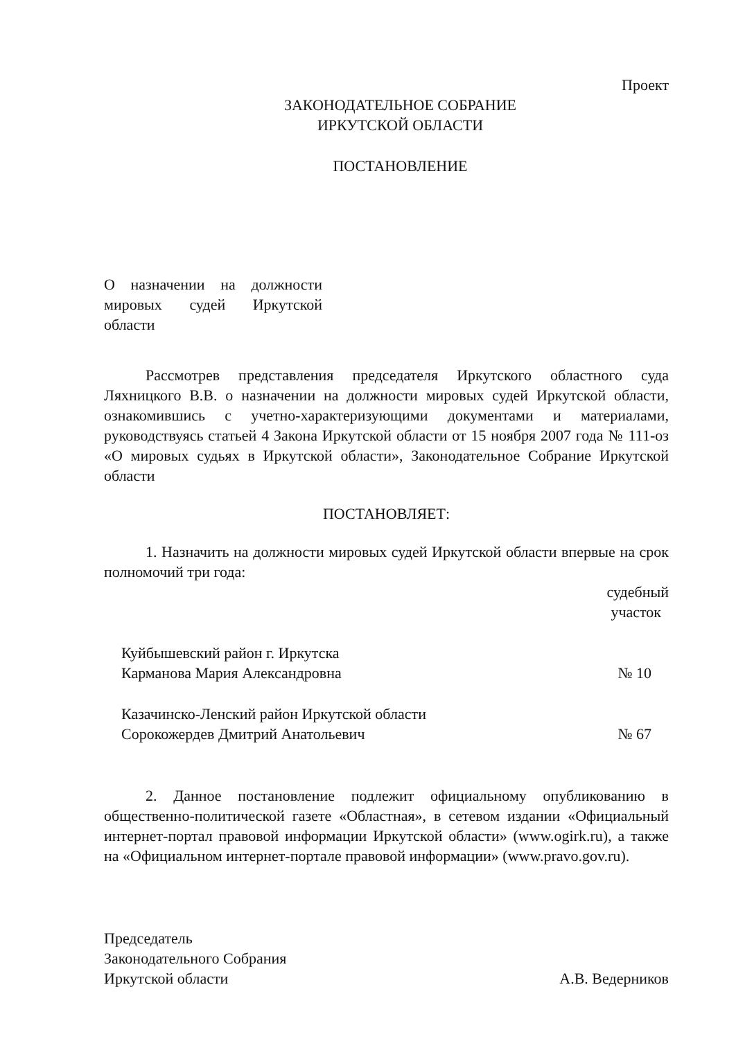Проект
ЗАКОНОДАТЕЛЬНОЕ СОБРАНИЕ
ИРКУТСКОЙ ОБЛАСТИ
ПОСТАНОВЛЕНИЕ
О назначении на должности мировых судей Иркутской области
Рассмотрев представления председателя Иркутского областного суда Ляхницкого В.В. о назначении на должности мировых судей Иркутской области, ознакомившись с учетно-характеризующими документами и материалами, руководствуясь статьей 4 Закона Иркутской области от 15 ноября 2007 года № 111-оз «О мировых судьях в Иркутской области», Законодательное Собрание Иркутской области
ПОСТАНОВЛЯЕТ:
1. Назначить на должности мировых судей Иркутской области впервые на срок полномочий три года:
судебный
участок
| Куйбышевский район г. Иркутска Карманова Мария Александровна | № 10 |
| Казачинско-Ленский район Иркутской области Сорокожердев Дмитрий Анатольевич | № 67 |
2. Данное постановление подлежит официальному опубликованию в общественно-политической газете «Областная», в сетевом издании «Официальный интернет-портал правовой информации Иркутской области» (www.ogirk.ru), а также на «Официальном интернет-портале правовой информации» (www.pravo.gov.ru).
| Председатель Законодательного Собрания Иркутской области | А.В. Ведерников |